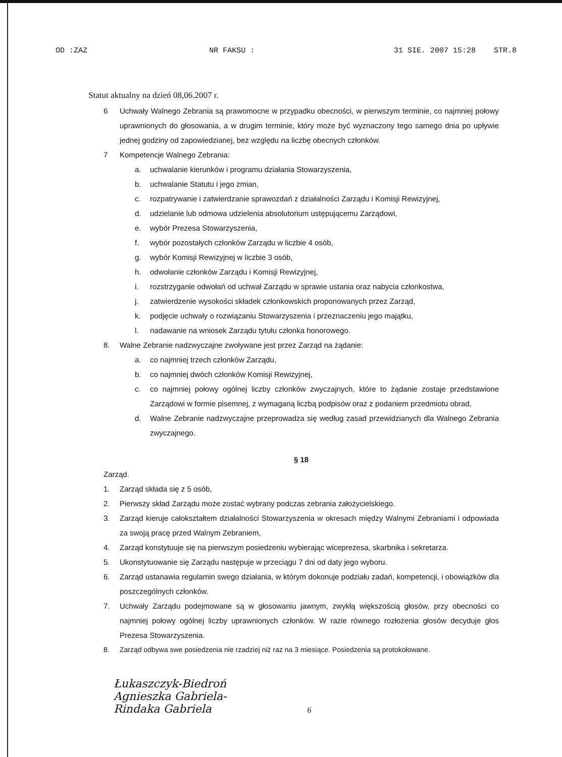OD :ZAZ NR FAKSU : 31 SIE. 2007 15:28 STR.8
Statut aktualny na dzień 08,06.2007 r.
6 Uchwały Walnego Zebrania są prawomocne w przypadku obecności, w pierwszym terminie, co najmniej połowy uprawnionych do głosowania, a w drugim terminie, który może być wyznaczony tego samego dnia po upływie jednej godziny od zapowiedzianej, bez względu na liczbę obecnych członków.
7 Kompetencje Walnego Zebrania:
a. uchwalanie kierunków i programu działania Stowarzyszenia,
b. uchwalanie Statutu i jego zmian,
c. rozpatrywanie i zatwierdzanie sprawozdań z działalności Zarządu i Komisji Rewizyjnej,
d. udzielanie lub odmowa udzielenia absolutorium ustępującemu Zarządowi,
e. wybór Prezesa Stowarzyszenia,
f. wybór pozostałych członków Zarządu w liczbie 4 osób,
g. wybór Komisji Rewizyjnej w liczbie 3 osób,
h. odwołanie członków Zarządu i Komisji Rewizyjnej,
i. rozstrzyganie odwołań od uchwał Zarządu w sprawie ustania oraz nabycia członkostwa,
j. zatwierdzenie wysokości składek członkowskich proponowanych przez Zarząd,
k. podjęcie uchwały o rozwiązaniu Stowarzyszenia i przeznaczeniu jego majątku,
l. nadawanie na wniosek Zarządu tytułu członka honorowego.
8. Walne Zebranie nadzwyczajne zwoływane jest przez Zarząd na żądanie:
a. co najmniej trzech członków Zarządu,
b. co najmniej dwóch członków Komisji Rewizyjnej,
c. co najmniej połowy ogólnej liczby członków zwyczajnych, które to żądanie zostaje przedstawione Zarządowi w formie pisemnej, z wymaganą liczbą podpisów oraz z podaniem przedmiotu obrad,
d. Walne Zebranie nadzwyczajne przeprowadza się według zasad przewidzianych dla Walnego Zebrania zwyczajnego.
§ 18
Zarząd.
1. Zarząd składa się z 5 osób,
2. Pierwszy skład Zarządu może zostać wybrany podczas zebrania założycielskiego.
3. Zarząd kieruje całokształtem działalności Stowarzyszenia w okresach między Walnymi Zebraniami i odpowiada za swoją pracę przed Walnym Zebraniem,
4. Zarząd konstytuuje się na pierwszym posiedzeniu wybierając wiceprezesa, skarbnika i sekretarza.
5. Ukonstytuowanie się Zarządu następuje w przeciągu 7 dni od daty jego wyboru.
6. Zarząd ustanawia regulamin swego działania, w którym dokonuje podziału zadań, kompetencji, i obowiązków dla poszczególnych członków.
7. Uchwały Zarządu podejmowane są w głosowaniu jawnym, zwykłą większością głosów, przy obecności co najmniej połowy ogólnej liczby uprawnionych członków. W razie równego rozłożenia głosów decyduje głos Prezesa Stowarzyszenia.
8. Zarząd odbywa swe posiedzenia nie rzadziej niż raz na 3 miesiące. Posiedzenia są protokołowane.
Łukaszczyk-Biedroń
Agnieszka Gabriela-
Rindaka Gabriela
6